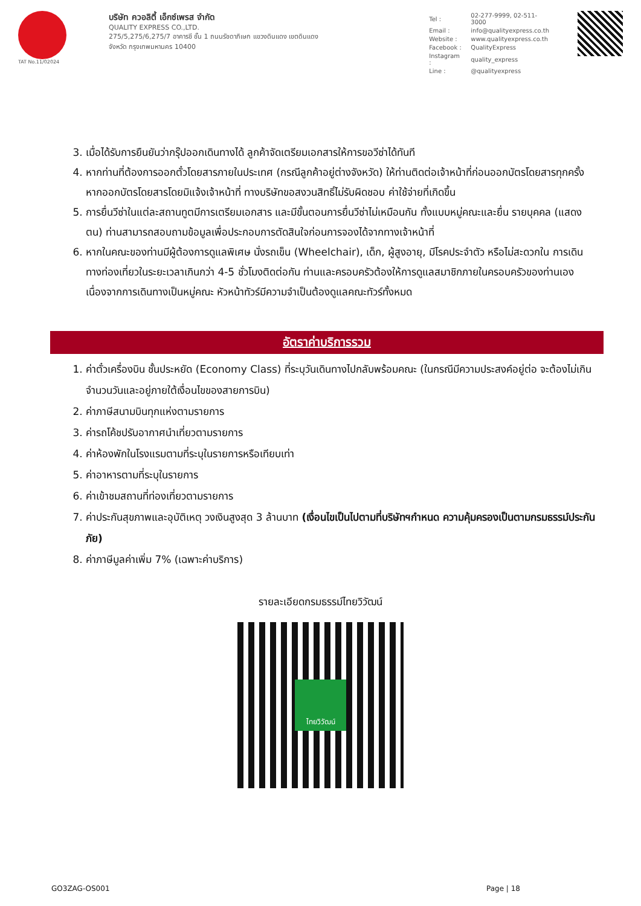TAT No.11/02024
บริษัท ควอลิตี้ เอ็กซ์เพรส จำกัด
QUALITY EXPRESS CO.,LTD.
275/5,275/6,275/7 อาคารชี ชั้น 1 ถนนรัชดาภิเษก แขวงดินแดง เขตดินแดง
จังหวัด กรุงเทพมหานคร 10400
| Tel : | 02-277-9999, 02-511-3000 |
| Email : | info@qualityexpress.co.th |
| Website : | www.qualityexpress.co.th |
| Facebook : | QualityExpress |
| Instagram : | quality_express |
| Line : | @qualityexpress |
3. เมื่อได้รับการยืนยันว่ากรุ๊ปออกเดินทางได้ ลูกค้าจัดเตรียมเอกสารให้การขอวีซ่าได้ทันที
4. หากท่านที่ต้องการออกตั๋วโดยสารภายในประเทศ (กรณีลูกค้าอยู่ต่างจังหวัด) ให้ท่านติดต่อเจ้าหน้าที่ก่อนออกบัตรโดยสารทุกครั้ง หากออกบัตรโดยสารโดยมิแจ้งเจ้าหน้าที่ ทางบริษัทขอสงวนสิทธิ์ไม่รับผิดชอบ ค่าใช้จ่ายที่เกิดขึ้น
5. การยื่นวีซ่าในแต่ละสถานทูตมีการเตรียมเอกสาร และมีขั้นตอนการยื่นวีซ่าไม่เหมือนกัน ทั้งแบบหมู่คณะและยื่น รายบุคคล (แสดงตน) ท่านสามารถสอบถามข้อมูลเพื่อประกอบการตัดสินใจก่อนการจองได้จากทางเจ้าหน้าที่
6. หากในคณะของท่านมีผู้ต้องการดูแลพิเศษ นั่งรถเข็น (Wheelchair), เด็ก, ผู้สูงอายุ, มีโรคประจำตัว หรือไม่สะดวกใน การเดินทางท่องเที่ยวในระยะเวลาเกินกว่า 4-5 ชั่วโมงติดต่อกัน ท่านและครอบครัวต้องให้การดูแลสมาชิกภายในครอบครัวของท่านเอง เนื่องจากการเดินทางเป็นหมู่คณะ หัวหน้าทัวร์มีความจำเป็นต้องดูแลคณะทัวร์ทั้งหมด
อัตราค่าบริการรวม
1. ค่าตั๋วเครื่องบิน ชั้นประหยัด (Economy Class) ที่ระบุวันเดินทางไปกลับพร้อมคณะ (ในกรณีมีความประสงค์อยู่ต่อ จะต้องไม่เกินจำนวนวันและอยู่ภายใต้เงื่อนไขของสายการบิน)
2. ค่าภาษีสนามบินทุกแห่งตามรายการ
3. ค่ารถโค้ชปรับอากาศนำเที่ยวตามรายการ
4. ค่าห้องพักในโรงแรมตามที่ระบุในรายการหรือเทียบเท่า
5. ค่าอาหารตามที่ระบุในรายการ
6. ค่าเข้าชมสถานที่ท่องเที่ยวตามรายการ
7. ค่าประกันสุขภาพและอุบัติเหตุ วงเงินสูงสุด 3 ล้านบาท (เงื่อนไขเป็นไปตามที่บริษัทฯกำหนด ความคุ้มครองเป็นตามกรมธรรม์ประกันภัย)
8. ค่าภาษีมูลค่าเพิ่ม 7% (เฉพาะค่าบริการ)
รายละเอียดกรมธรรม์ไทยวิวัฒน์
ไทยวิวัฒน์
GO3ZAG-OS001 Page | 18